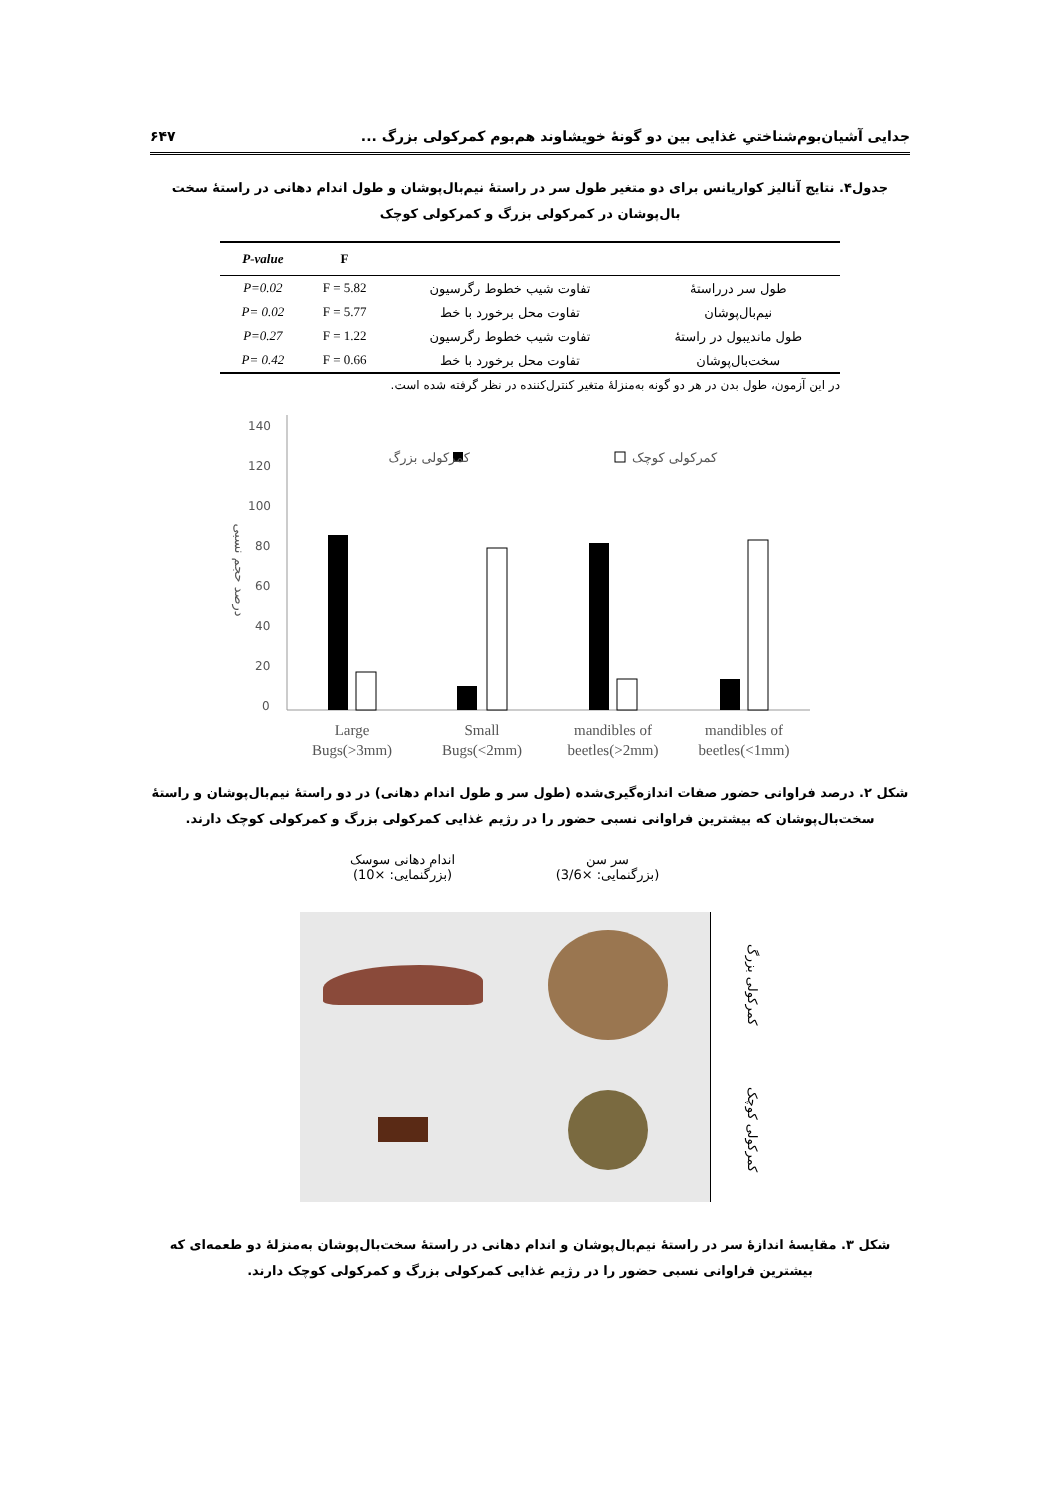جدایی آشیان‌بوم‌شناختیِ غذایی بین دو گونهٔ خویشاوند هم‌بوم کمرکولی بزرگ ... ۶۴۷
جدول۴. نتایج آنالیز کواریانس برای دو متغیر طول سر در راستهٔ نیم‌بال‌پوشان و طول اندام دهانی در راستهٔ سخت بال‌پوشان در کمرکولی بزرگ و کمرکولی کوچک
| | | F | P-value |
| --- | --- | --- | --- |
| طول سر درراستهٔ | تفاوت شیب خطوط رگرسیون | F = 5.82 | P=0.02 |
| نیم‌بال‌پوشان | تفاوت محل برخورد با خط | F = 5.77 | P= 0.02 |
| طول ماندیبول در راستهٔ | تفاوت شیب خطوط رگرسیون | F = 1.22 | P=0.27 |
| سخت‌بال‌پوشان | تفاوت محل برخورد با خط | F = 0.66 | P= 0.42 |
در این آزمون، طول بدن در هر دو گونه به‌منزلهٔ متغیر کنترل‌کننده در نظر گرفته شده است.
140
120
100
80
60
40
20
0
درصد حجم نسبی
کمرکولی بزرگ
کمرکولی کوچک
Large
Bugs(>3mm)
Small
Bugs(<2mm)
mandibles of
beetles(>2mm)
mandibles of
beetles(<1mm)
شکل ۲. درصد فراوانی حضور صفات اندازه‌گیری‌شده (طول سر و طول اندام دهانی) در دو راستهٔ نیم‌بال‌پوشان و راستهٔ سخت‌بال‌پوشان که بیشترین فراوانی نسبی حضور را در رژیم غذایی کمرکولی بزرگ و کمرکولی کوچک دارند.
اندام دهانی سوسک
(بزرگنمایی: ×10)
سر سن
(بزرگنمایی: ×3/6)
کمرکولی بزرگ
کمرکولی کوچک
شکل ۳. مقایسهٔ اندازهٔ سر در راستهٔ نیم‌بال‌پوشان و اندام دهانی در راستهٔ سخت‌بال‌پوشان به‌منزلهٔ دو طعمه‌ای که بیشترین فراوانی نسبی حضور را در رژیم غذایی کمرکولی بزرگ و کمرکولی کوچک دارند.